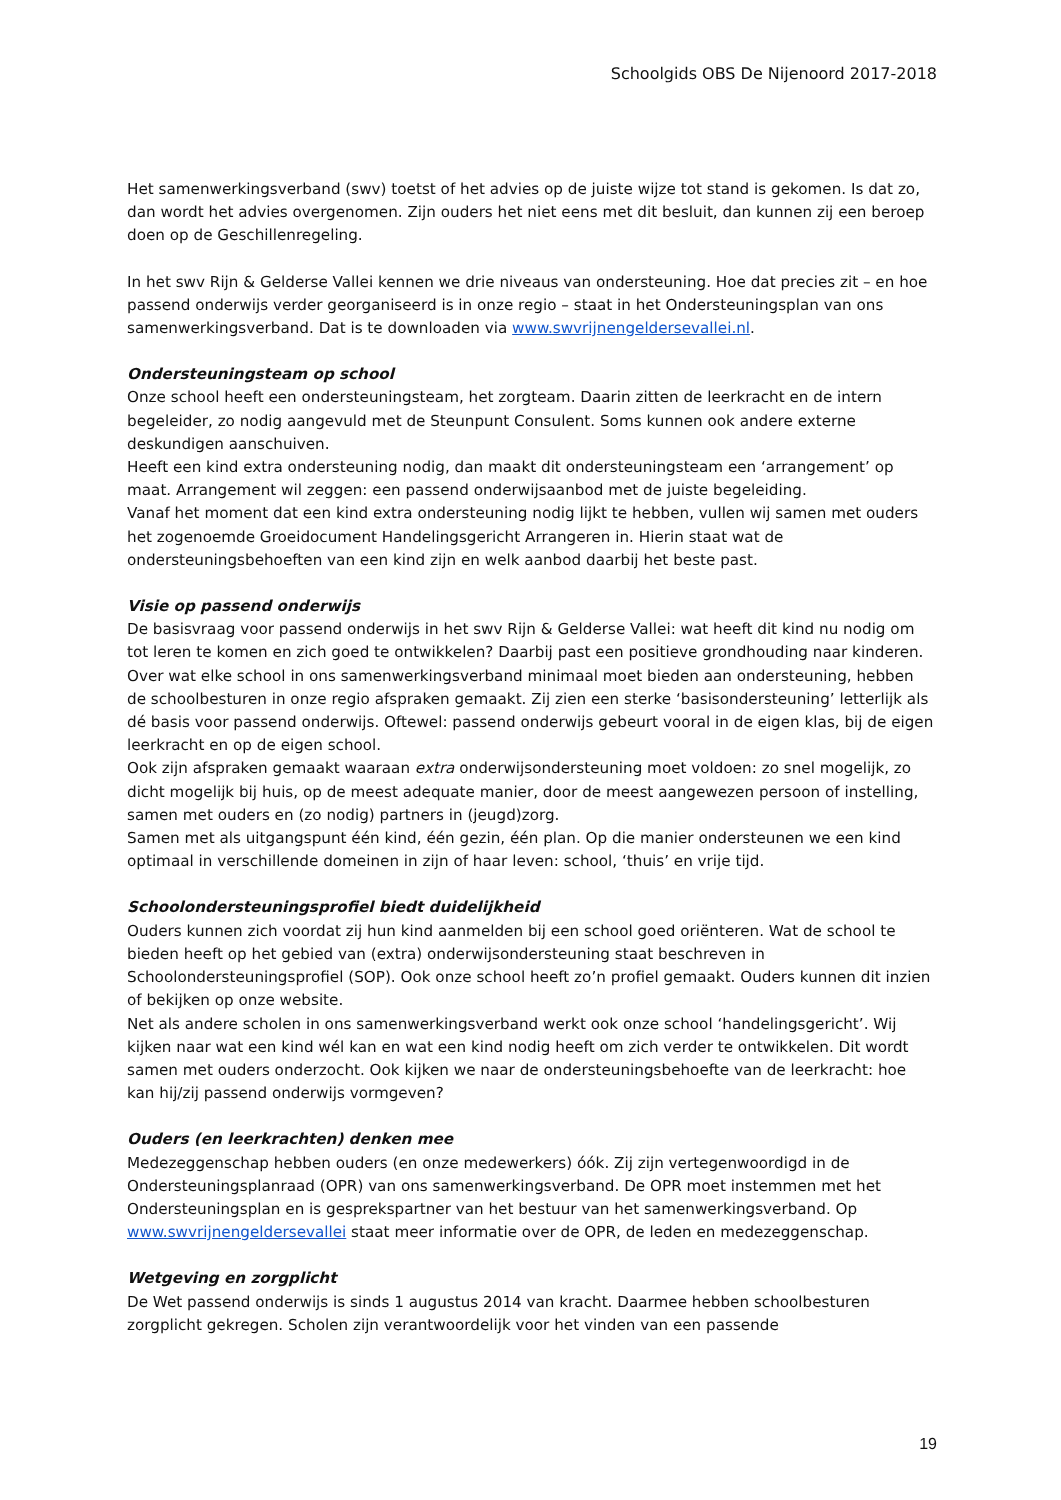Schoolgids OBS De Nijenoord 2017-2018
Het samenwerkingsverband (swv) toetst of het advies op de juiste wijze tot stand is gekomen. Is dat zo, dan wordt het advies overgenomen. Zijn ouders het niet eens met dit besluit, dan kunnen zij een beroep doen op de Geschillenregeling.
In het swv Rijn & Gelderse Vallei kennen we drie niveaus van ondersteuning. Hoe dat precies zit – en hoe passend onderwijs verder georganiseerd is in onze regio – staat in het Ondersteuningsplan van ons samenwerkingsverband. Dat is te downloaden via www.swvrijnengeldersevallei.nl.
Ondersteuningsteam op school
Onze school heeft een ondersteuningsteam, het zorgteam. Daarin zitten de leerkracht en de intern begeleider, zo nodig aangevuld met de Steunpunt Consulent. Soms kunnen ook andere externe deskundigen aanschuiven.
Heeft een kind extra ondersteuning nodig, dan maakt dit ondersteuningsteam een ‘arrangement’ op maat. Arrangement wil zeggen: een passend onderwijsaanbod met de juiste begeleiding.
Vanaf het moment dat een kind extra ondersteuning nodig lijkt te hebben, vullen wij samen met ouders het zogenoemde Groeidocument Handelingsgericht Arrangeren in. Hierin staat wat de ondersteuningsbehoeften van een kind zijn en welk aanbod daarbij het beste past.
Visie op passend onderwijs
De basisvraag voor passend onderwijs in het swv Rijn & Gelderse Vallei: wat heeft dit kind nu nodig om tot leren te komen en zich goed te ontwikkelen? Daarbij past een positieve grondhouding naar kinderen.
Over wat elke school in ons samenwerkingsverband minimaal moet bieden aan ondersteuning, hebben de schoolbesturen in onze regio afspraken gemaakt. Zij zien een sterke ‘basisondersteuning’ letterlijk als dé basis voor passend onderwijs. Oftewel: passend onderwijs gebeurt vooral in de eigen klas, bij de eigen leerkracht en op de eigen school.
Ook zijn afspraken gemaakt waaraan extra onderwijsondersteuning moet voldoen: zo snel mogelijk, zo dicht mogelijk bij huis, op de meest adequate manier, door de meest aangewezen persoon of instelling, samen met ouders en (zo nodig) partners in (jeugd)zorg.
Samen met als uitgangspunt één kind, één gezin, één plan. Op die manier ondersteunen we een kind optimaal in verschillende domeinen in zijn of haar leven: school, ‘thuis’ en vrije tijd.
Schoolondersteuningsprofiel biedt duidelijkheid
Ouders kunnen zich voordat zij hun kind aanmelden bij een school goed oriënteren. Wat de school te bieden heeft op het gebied van (extra) onderwijsondersteuning staat beschreven in Schoolondersteuningsprofiel (SOP). Ook onze school heeft zo’n profiel gemaakt. Ouders kunnen dit inzien of bekijken op onze website.
Net als andere scholen in ons samenwerkingsverband werkt ook onze school ‘handelingsgericht’. Wij kijken naar wat een kind wél kan en wat een kind nodig heeft om zich verder te ontwikkelen. Dit wordt samen met ouders onderzocht. Ook kijken we naar de ondersteuningsbehoefte van de leerkracht: hoe kan hij/zij passend onderwijs vormgeven?
Ouders (en leerkrachten) denken mee
Medezeggenschap hebben ouders (en onze medewerkers) óók. Zij zijn vertegenwoordigd in de Ondersteuningsplanraad (OPR) van ons samenwerkingsverband. De OPR moet instemmen met het Ondersteuningsplan en is gesprekspartner van het bestuur van het samenwerkingsverband. Op www.swvrijnengeldersevallei staat meer informatie over de OPR, de leden en medezeggenschap.
Wetgeving en zorgplicht
De Wet passend onderwijs is sinds 1 augustus 2014 van kracht. Daarmee hebben schoolbesturen zorgplicht gekregen. Scholen zijn verantwoordelijk voor het vinden van een passende
19